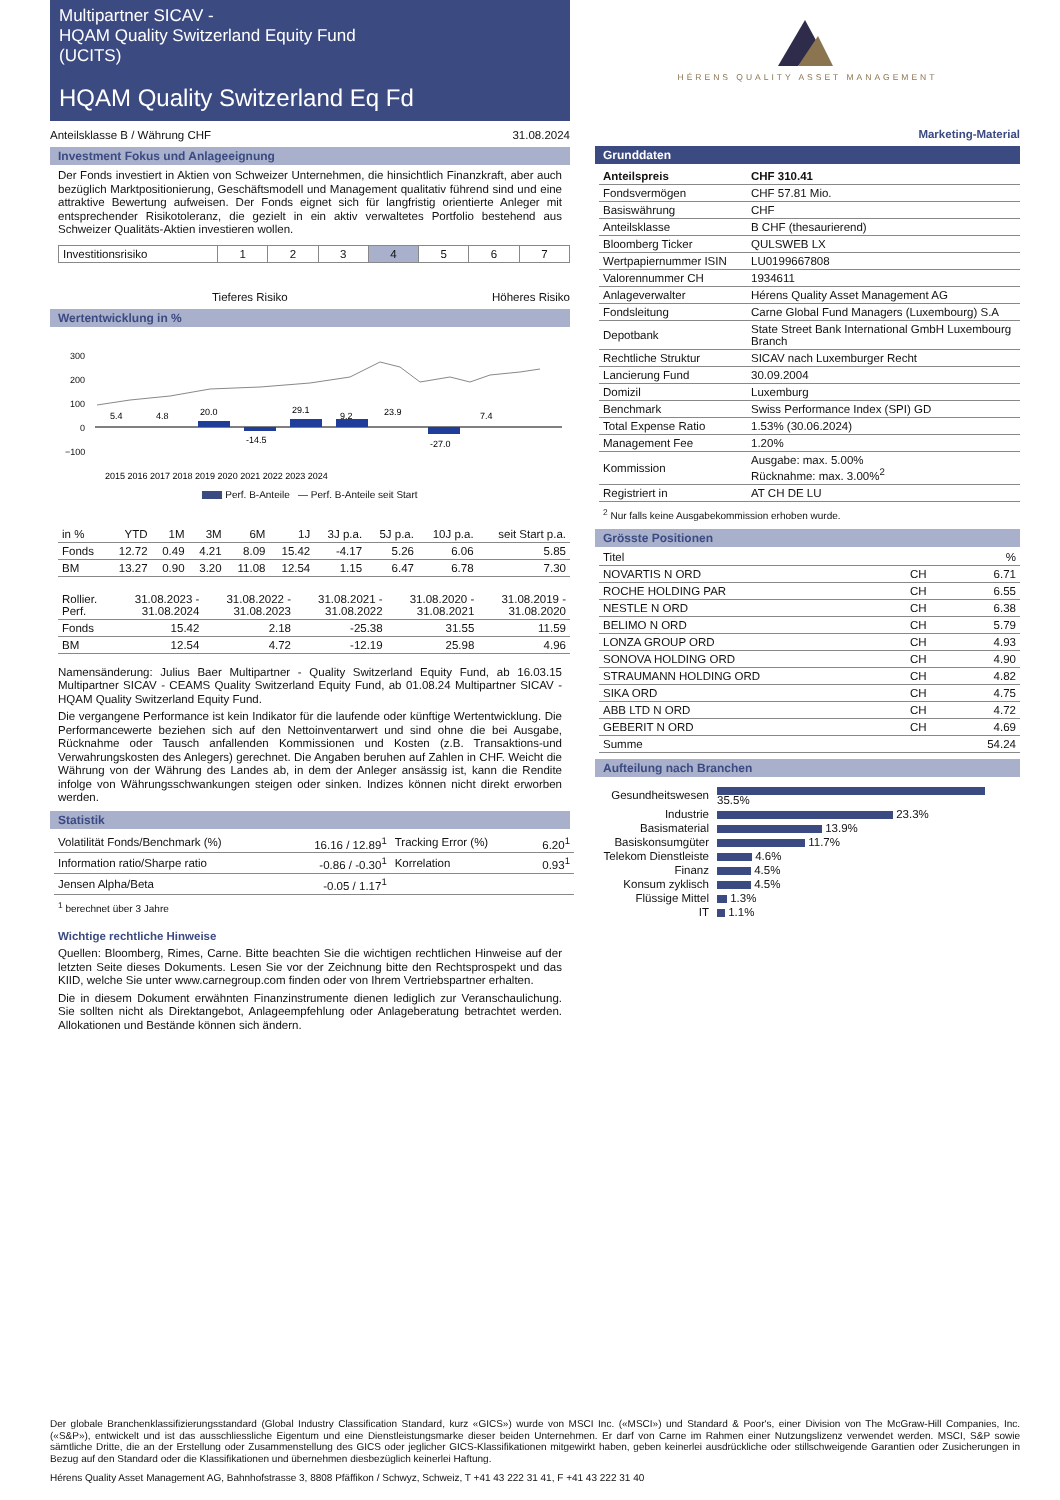Multipartner SICAV -
HQAM Quality Switzerland Equity Fund
(UCITS)
HQAM Quality Switzerland Eq Fd
Anteilsklasse B / Währung CHF 31.08.2024
Investment Fokus und Anlageeignung
Der Fonds investiert in Aktien von Schweizer Unternehmen, die hinsichtlich Finanzkraft, aber auch bezüglich Marktpositionierung, Geschäftsmodell und Management qualitativ führend sind und eine attraktive Bewertung aufweisen. Der Fonds eignet sich für langfristig orientierte Anleger mit entsprechender Risikotoleranz, die gezielt in ein aktiv verwaltetes Portfolio bestehend aus Schweizer Qualitäts-Aktien investieren wollen.
| Investitionsrisiko | 1 | 2 | 3 | 4 | 5 | 6 | 7 |
Tieferes Risiko Höheres Risiko
Wertentwicklung in %
300
200
100
0
−100
5.4
4.8
20.0
-14.5
29.1
9.2
23.9
-27.0
7.4
2015 2016 2017 2018 2019 2020 2021 2022 2023 2024
Perf. B-Anteile — Perf. B-Anteile seit Start
| in % | YTD | 1M | 3M | 6M | 1J | 3J p.a. | 5J p.a. | 10J p.a. | seit Start p.a. |
| Fonds | 12.72 | 0.49 | 4.21 | 8.09 | 15.42 | -4.17 | 5.26 | 6.06 | 5.85 |
| BM | 13.27 | 0.90 | 3.20 | 11.08 | 12.54 | 1.15 | 6.47 | 6.78 | 7.30 |
| Rollier. Perf. | 31.08.2023 - 31.08.2024 | 31.08.2022 - 31.08.2023 | 31.08.2021 - 31.08.2022 | 31.08.2020 - 31.08.2021 | 31.08.2019 - 31.08.2020 |
| Fonds | 15.42 | 2.18 | -25.38 | 31.55 | 11.59 |
| BM | 12.54 | 4.72 | -12.19 | 25.98 | 4.96 |
Namensänderung: Julius Baer Multipartner - Quality Switzerland Equity Fund, ab 16.03.15 Multipartner SICAV - CEAMS Quality Switzerland Equity Fund, ab 01.08.24 Multipartner SICAV - HQAM Quality Switzerland Equity Fund.
Die vergangene Performance ist kein Indikator für die laufende oder künftige Wertentwicklung. Die Performancewerte beziehen sich auf den Nettoinventarwert und sind ohne die bei Ausgabe, Rücknahme oder Tausch anfallenden Kommissionen und Kosten (z.B. Transaktions-und Verwahrungskosten des Anlegers) gerechnet. Die Angaben beruhen auf Zahlen in CHF. Weicht die Währung von der Währung des Landes ab, in dem der Anleger ansässig ist, kann die Rendite infolge von Währungsschwankungen steigen oder sinken. Indizes können nicht direkt erworben werden.
Statistik
| Volatilität Fonds/Benchmark (%) | 16.16 / 12.89<sup>1</sup> | Tracking Error (%) | 6.20<sup>1</sup> |
| Information ratio/Sharpe ratio | -0.86 / -0.30<sup>1</sup> | Korrelation | 0.93<sup>1</sup> |
| Jensen Alpha/Beta | -0.05 / 1.17<sup>1</sup> | | |
<sup>1</sup> berechnet über 3 Jahre
Wichtige rechtliche Hinweise
Quellen: Bloomberg, Rimes, Carne. Bitte beachten Sie die wichtigen rechtlichen Hinweise auf der letzten Seite dieses Dokuments. Lesen Sie vor der Zeichnung bitte den Rechtsprospekt und das KIID, welche Sie unter www.carnegroup.com finden oder von Ihrem Vertriebspartner erhalten.
Die in diesem Dokument erwähnten Finanzinstrumente dienen lediglich zur Veranschaulichung. Sie sollten nicht als Direktangebot, Anlageempfehlung oder Anlageberatung betrachtet werden. Allokationen und Bestände können sich ändern.
HÉRENS QUALITY ASSET MANAGEMENT
Marketing-Material
Grunddaten
| Anteilspreis | CHF 310.41 |
| Fondsvermögen | CHF 57.81 Mio. |
| Basiswährung | CHF |
| Anteilsklasse | B CHF (thesaurierend) |
| Bloomberg Ticker | QULSWEB LX |
| Wertpapiernummer ISIN | LU0199667808 |
| Valorennummer CH | 1934611 |
| Anlageverwalter | Hérens Quality Asset Management AG |
| Fondsleitung | Carne Global Fund Managers (Luxembourg) S.A |
| Depotbank | State Street Bank International GmbH Luxembourg Branch |
| Rechtliche Struktur | SICAV nach Luxemburger Recht |
| Lancierung Fund | 30.09.2004 |
| Domizil | Luxemburg |
| Benchmark | Swiss Performance Index (SPI) GD |
| Total Expense Ratio | 1.53% (30.06.2024) |
| Management Fee | 1.20% |
| Kommission | Ausgabe: max. 5.00% Rücknahme: max. 3.00%<sup>2</sup> |
| Registriert in | AT CH DE LU |
<sup>2</sup> Nur falls keine Ausgabekommission erhoben wurde.
Grösste Positionen
| Titel | | % |
| NOVARTIS N ORD | CH | 6.71 |
| ROCHE HOLDING PAR | CH | 6.55 |
| NESTLE N ORD | CH | 6.38 |
| BELIMO N ORD | CH | 5.79 |
| LONZA GROUP ORD | CH | 4.93 |
| SONOVA HOLDING ORD | CH | 4.90 |
| STRAUMANN HOLDING ORD | CH | 4.82 |
| SIKA ORD | CH | 4.75 |
| ABB LTD N ORD | CH | 4.72 |
| GEBERIT N ORD | CH | 4.69 |
| Summe | | 54.24 |
Aufteilung nach Branchen
| Gesundheitswesen | 35.5% |
| Industrie | 23.3% |
| Basismaterial | 13.9% |
| Basiskonsumgüter | 11.7% |
| Telekom Dienstleiste | 4.6% |
| Finanz | 4.5% |
| Konsum zyklisch | 4.5% |
| Flüssige Mittel | 1.3% |
| IT | 1.1% |
Der globale Branchenklassifizierungsstandard (Global Industry Classification Standard, kurz «GICS») wurde von MSCI Inc. («MSCI») und Standard & Poor's, einer Division von The McGraw-Hill Companies, Inc. («S&P»), entwickelt und ist das ausschliessliche Eigentum und eine Dienstleistungsmarke dieser beiden Unternehmen. Er darf von Carne im Rahmen einer Nutzungslizenz verwendet werden. MSCI, S&P sowie sämtliche Dritte, die an der Erstellung oder Zusammenstellung des GICS oder jeglicher GICS-Klassifikationen mitgewirkt haben, geben keinerlei ausdrückliche oder stillschweigende Garantien oder Zusicherungen in Bezug auf den Standard oder die Klassifikationen und übernehmen diesbezüglich keinerlei Haftung.
Hérens Quality Asset Management AG, Bahnhofstrasse 3, 8808 Pfäffikon / Schwyz, Schweiz, T +41 43 222 31 41, F +41 43 222 31 40